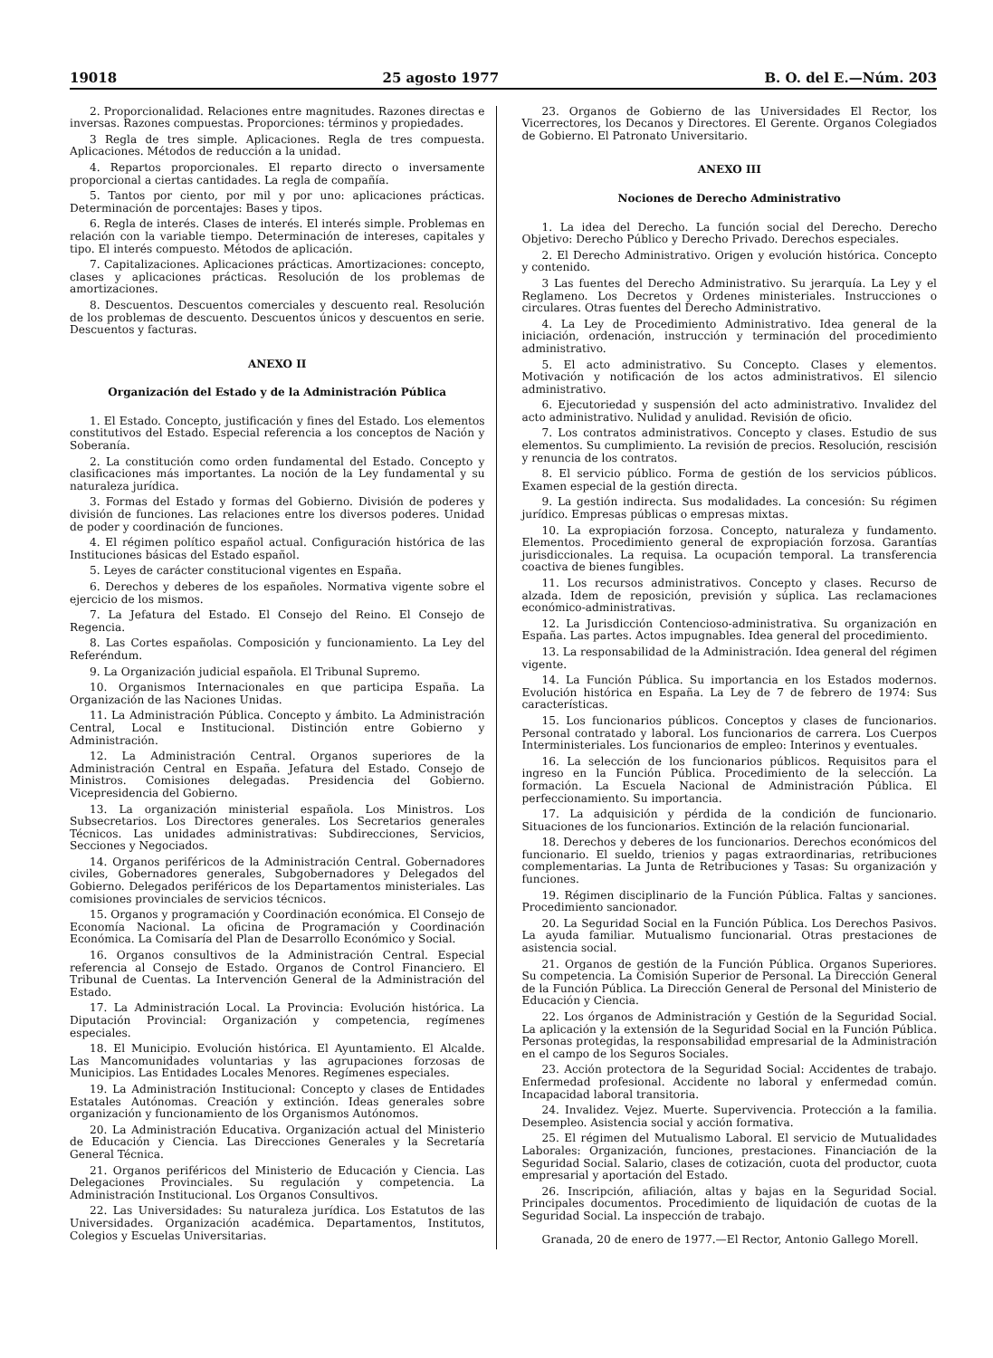19018 25 agosto 1977 B. O. del E.—Núm. 203
2. Proporcionalidad. Relaciones entre magnitudes. Razones directas e inversas. Razones compuestas. Proporciones: términos y propiedades.
3 Regla de tres simple. Aplicaciones. Regla de tres compuesta. Aplicaciones. Métodos de reducción a la unidad.
4. Repartos proporcionales. El reparto directo o inversamente proporcional a ciertas cantidades. La regla de compañía.
5. Tantos por ciento, por mil y por uno: aplicaciones prácticas. Determinación de porcentajes: Bases y tipos.
6. Regla de interés. Clases de interés. El interés simple. Problemas en relación con la variable tiempo. Determinación de intereses, capitales y tipo. El interés compuesto. Métodos de aplicación.
7. Capitalizaciones. Aplicaciones prácticas. Amortizaciones: concepto, clases y aplicaciones prácticas. Resolución de los problemas de amortizaciones.
8. Descuentos. Descuentos comerciales y descuento real. Resolución de los problemas de descuento. Descuentos únicos y descuentos en serie. Descuentos y facturas.
ANEXO II
Organización del Estado y de la Administración Pública
1. El Estado. Concepto, justificación y fines del Estado. Los elementos constitutivos del Estado. Especial referencia a los conceptos de Nación y Soberanía.
2. La constitución como orden fundamental del Estado. Concepto y clasificaciones más importantes. La noción de la Ley fundamental y su naturaleza jurídica.
3. Formas del Estado y formas del Gobierno. División de poderes y división de funciones. Las relaciones entre los diversos poderes. Unidad de poder y coordinación de funciones.
4. El régimen político español actual. Configuración histórica de las Instituciones básicas del Estado español.
5. Leyes de carácter constitucional vigentes en España.
6. Derechos y deberes de los españoles. Normativa vigente sobre el ejercicio de los mismos.
7. La Jefatura del Estado. El Consejo del Reino. El Consejo de Regencia.
8. Las Cortes españolas. Composición y funcionamiento. La Ley del Referéndum.
9. La Organización judicial española. El Tribunal Supremo.
10. Organismos Internacionales en que participa España. La Organización de las Naciones Unidas.
11. La Administración Pública. Concepto y ámbito. La Administración Central, Local e Institucional. Distinción entre Gobierno y Administración.
12. La Administración Central. Organos superiores de la Administración Central en España. Jefatura del Estado. Consejo de Ministros. Comisiones delegadas. Presidencia del Gobierno. Vicepresidencia del Gobierno.
13. La organización ministerial española. Los Ministros. Los Subsecretarios. Los Directores generales. Los Secretarios generales Técnicos. Las unidades administrativas: Subdirecciones, Servicios, Secciones y Negociados.
14. Organos periféricos de la Administración Central. Gobernadores civiles, Gobernadores generales, Subgobernadores y Delegados del Gobierno. Delegados periféricos de los Departamentos ministeriales. Las comisiones provinciales de servicios técnicos.
15. Organos y programación y Coordinación económica. El Consejo de Economía Nacional. La oficina de Programación y Coordinación Económica. La Comisaría del Plan de Desarrollo Económico y Social.
16. Organos consultivos de la Administración Central. Especial referencia al Consejo de Estado. Organos de Control Financiero. El Tribunal de Cuentas. La Intervención General de la Administración del Estado.
17. La Administración Local. La Provincia: Evolución histórica. La Diputación Provincial: Organización y competencia, regímenes especiales.
18. El Municipio. Evolución histórica. El Ayuntamiento. El Alcalde. Las Mancomunidades voluntarias y las agrupaciones forzosas de Municipios. Las Entidades Locales Menores. Regímenes especiales.
19. La Administración Institucional: Concepto y clases de Entidades Estatales Autónomas. Creación y extinción. Ideas generales sobre organización y funcionamiento de los Organismos Autónomos.
20. La Administración Educativa. Organización actual del Ministerio de Educación y Ciencia. Las Direcciones Generales y la Secretaría General Técnica.
21. Organos periféricos del Ministerio de Educación y Ciencia. Las Delegaciones Provinciales. Su regulación y competencia. La Administración Institucional. Los Organos Consultivos.
22. Las Universidades: Su naturaleza jurídica. Los Estatutos de las Universidades. Organización académica. Departamentos, Institutos, Colegios y Escuelas Universitarias.
23. Organos de Gobierno de las Universidades El Rector, los Vicerrectores, los Decanos y Directores. El Gerente. Organos Colegiados de Gobierno. El Patronato Universitario.
ANEXO III
Nociones de Derecho Administrativo
1. La idea del Derecho. La función social del Derecho. Derecho Objetivo: Derecho Público y Derecho Privado. Derechos especiales.
2. El Derecho Administrativo. Origen y evolución histórica. Concepto y contenido.
3 Las fuentes del Derecho Administrativo. Su jerarquía. La Ley y el Reglameno. Los Decretos y Ordenes ministeriales. Instrucciones o circulares. Otras fuentes del Derecho Administrativo.
4. La Ley de Procedimiento Administrativo. Idea general de la iniciación, ordenación, instrucción y terminación del procedimiento administrativo.
5. El acto administrativo. Su Concepto. Clases y elementos. Motivación y notificación de los actos administrativos. El silencio administrativo.
6. Ejecutoriedad y suspensión del acto administrativo. Invalidez del acto administrativo. Nulidad y anulidad. Revisión de oficio.
7. Los contratos administrativos. Concepto y clases. Estudio de sus elementos. Su cumplimiento. La revisión de precios. Resolución, rescisión y renuncia de los contratos.
8. El servicio público. Forma de gestión de los servicios públicos. Examen especial de la gestión directa.
9. La gestión indirecta. Sus modalidades. La concesión: Su régimen jurídico. Empresas públicas o empresas mixtas.
10. La expropiación forzosa. Concepto, naturaleza y fundamento. Elementos. Procedimiento general de expropiación forzosa. Garantías jurisdiccionales. La requisa. La ocupación temporal. La transferencia coactiva de bienes fungibles.
11. Los recursos administrativos. Concepto y clases. Recurso de alzada. Idem de reposición, previsión y súplica. Las reclamaciones económico-administrativas.
12. La Jurisdicción Contencioso-administrativa. Su organización en España. Las partes. Actos impugnables. Idea general del procedimiento.
13. La responsabilidad de la Administración. Idea general del régimen vigente.
14. La Función Pública. Su importancia en los Estados modernos. Evolución histórica en España. La Ley de 7 de febrero de 1974: Sus características.
15. Los funcionarios públicos. Conceptos y clases de funcionarios. Personal contratado y laboral. Los funcionarios de carrera. Los Cuerpos Interministeriales. Los funcionarios de empleo: Interinos y eventuales.
16. La selección de los funcionarios públicos. Requisitos para el ingreso en la Función Pública. Procedimiento de la selección. La formación. La Escuela Nacional de Administración Pública. El perfeccionamiento. Su importancia.
17. La adquisición y pérdida de la condición de funcionario. Situaciones de los funcionarios. Extinción de la relación funcionarial.
18. Derechos y deberes de los funcionarios. Derechos económicos del funcionario. El sueldo, trienios y pagas extraordinarias, retribuciones complementarias. La Junta de Retribuciones y Tasas: Su organización y funciones.
19. Régimen disciplinario de la Función Pública. Faltas y sanciones. Procedimiento sancionador.
20. La Seguridad Social en la Función Pública. Los Derechos Pasivos. La ayuda familiar. Mutualismo funcionarial. Otras prestaciones de asistencia social.
21. Organos de gestión de la Función Pública. Organos Superiores. Su competencia. La Comisión Superior de Personal. La Dirección General de la Función Pública. La Dirección General de Personal del Ministerio de Educación y Ciencia.
22. Los órganos de Administración y Gestión de la Seguridad Social. La aplicación y la extensión de la Seguridad Social en la Función Pública. Personas protegidas, la responsabilidad empresarial de la Administración en el campo de los Seguros Sociales.
23. Acción protectora de la Seguridad Social: Accidentes de trabajo. Enfermedad profesional. Accidente no laboral y enfermedad común. Incapacidad laboral transitoria.
24. Invalidez. Vejez. Muerte. Supervivencia. Protección a la familia. Desempleo. Asistencia social y acción formativa.
25. El régimen del Mutualismo Laboral. El servicio de Mutualidades Laborales: Organización, funciones, prestaciones. Financiación de la Seguridad Social. Salario, clases de cotización, cuota del productor, cuota empresarial y aportación del Estado.
26. Inscripción, afiliación, altas y bajas en la Seguridad Social. Principales documentos. Procedimiento de liquidación de cuotas de la Seguridad Social. La inspección de trabajo.
Granada, 20 de enero de 1977.—El Rector, Antonio Gallego Morell.